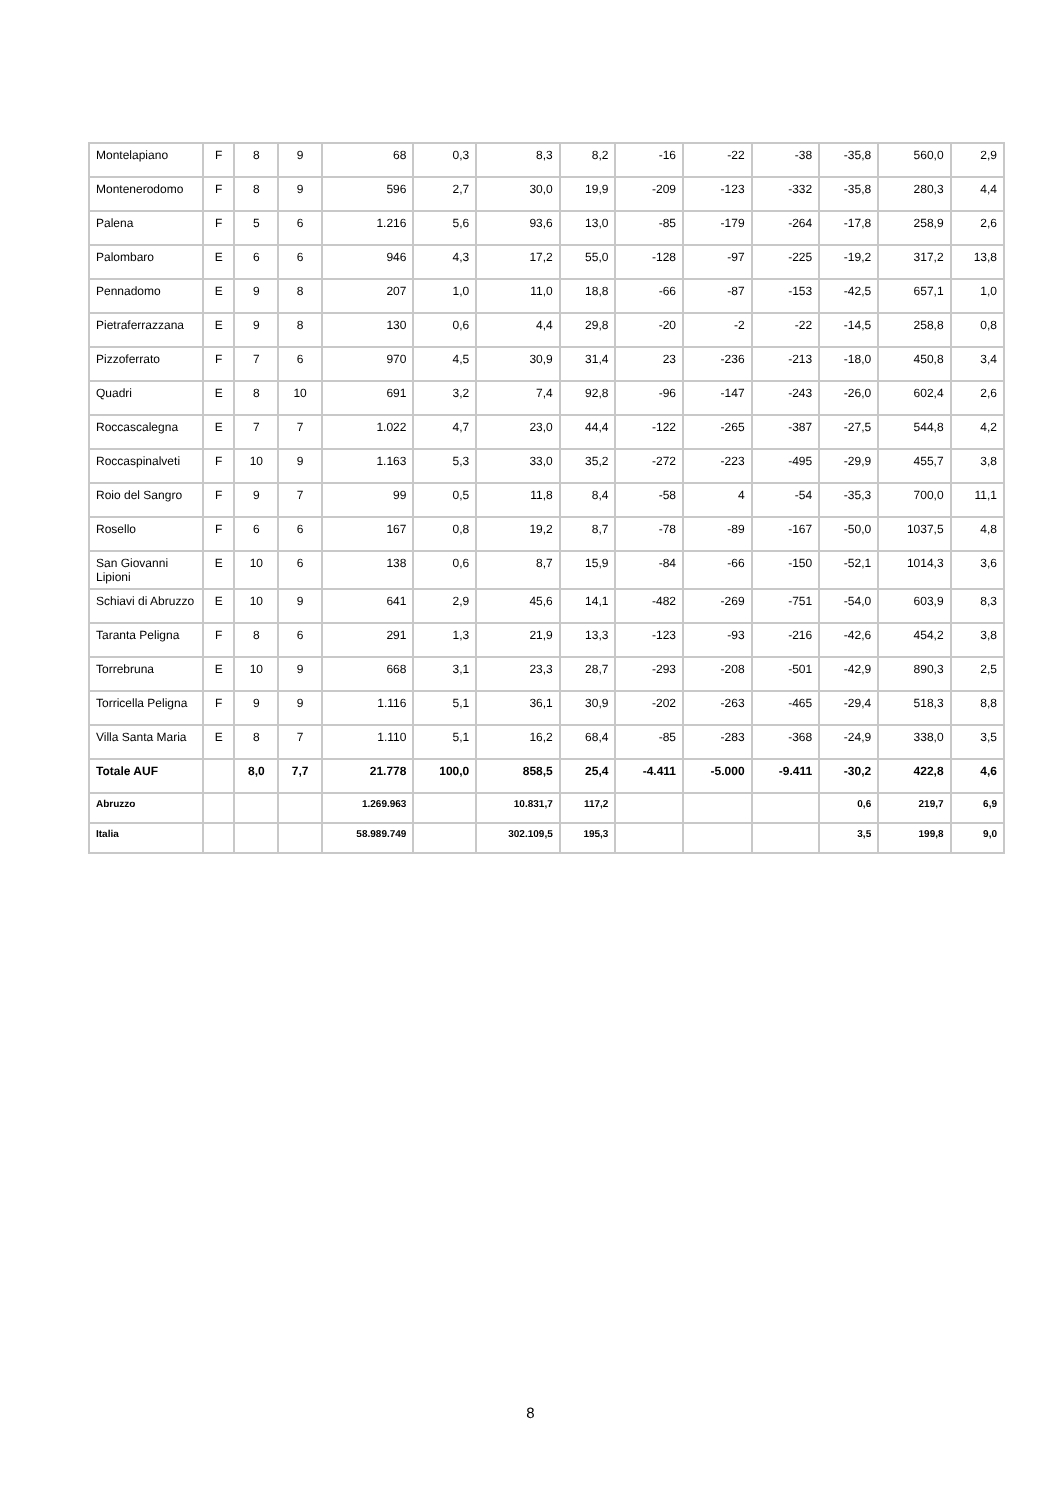| Montelapiano | F | 8 | 9 | 68 | 0,3 | 8,3 | 8,2 | -16 | -22 | -38 | -35,8 | 560,0 | 2,9 |
| Montenerodomo | F | 8 | 9 | 596 | 2,7 | 30,0 | 19,9 | -209 | -123 | -332 | -35,8 | 280,3 | 4,4 |
| Palena | F | 5 | 6 | 1.216 | 5,6 | 93,6 | 13,0 | -85 | -179 | -264 | -17,8 | 258,9 | 2,6 |
| Palombaro | E | 6 | 6 | 946 | 4,3 | 17,2 | 55,0 | -128 | -97 | -225 | -19,2 | 317,2 | 13,8 |
| Pennadomo | E | 9 | 8 | 207 | 1,0 | 11,0 | 18,8 | -66 | -87 | -153 | -42,5 | 657,1 | 1,0 |
| Pietraferrazzana | E | 9 | 8 | 130 | 0,6 | 4,4 | 29,8 | -20 | -2 | -22 | -14,5 | 258,8 | 0,8 |
| Pizzoferrato | F | 7 | 6 | 970 | 4,5 | 30,9 | 31,4 | 23 | -236 | -213 | -18,0 | 450,8 | 3,4 |
| Quadri | E | 8 | 10 | 691 | 3,2 | 7,4 | 92,8 | -96 | -147 | -243 | -26,0 | 602,4 | 2,6 |
| Roccascalegna | E | 7 | 7 | 1.022 | 4,7 | 23,0 | 44,4 | -122 | -265 | -387 | -27,5 | 544,8 | 4,2 |
| Roccaspinalveti | F | 10 | 9 | 1.163 | 5,3 | 33,0 | 35,2 | -272 | -223 | -495 | -29,9 | 455,7 | 3,8 |
| Roio del Sangro | F | 9 | 7 | 99 | 0,5 | 11,8 | 8,4 | -58 | 4 | -54 | -35,3 | 700,0 | 11,1 |
| Rosello | F | 6 | 6 | 167 | 0,8 | 19,2 | 8,7 | -78 | -89 | -167 | -50,0 | 1037,5 | 4,8 |
| San Giovanni Lipioni | E | 10 | 6 | 138 | 0,6 | 8,7 | 15,9 | -84 | -66 | -150 | -52,1 | 1014,3 | 3,6 |
| Schiavi di Abruzzo | E | 10 | 9 | 641 | 2,9 | 45,6 | 14,1 | -482 | -269 | -751 | -54,0 | 603,9 | 8,3 |
| Taranta Peligna | F | 8 | 6 | 291 | 1,3 | 21,9 | 13,3 | -123 | -93 | -216 | -42,6 | 454,2 | 3,8 |
| Torrebruna | E | 10 | 9 | 668 | 3,1 | 23,3 | 28,7 | -293 | -208 | -501 | -42,9 | 890,3 | 2,5 |
| Torricella Peligna | F | 9 | 9 | 1.116 | 5,1 | 36,1 | 30,9 | -202 | -263 | -465 | -29,4 | 518,3 | 8,8 |
| Villa Santa Maria | E | 8 | 7 | 1.110 | 5,1 | 16,2 | 68,4 | -85 | -283 | -368 | -24,9 | 338,0 | 3,5 |
| Totale AUF | | 8,0 | 7,7 | 21.778 | 100,0 | 858,5 | 25,4 | -4.411 | -5.000 | -9.411 | -30,2 | 422,8 | 4,6 |
| Abruzzo | | | | 1.269.963 | | 10.831,7 | 117,2 | | | | 0,6 | 219,7 | 6,9 |
| Italia | | | | 58.989.749 | | 302.109,5 | 195,3 | | | | 3,5 | 199,8 | 9,0 |
8